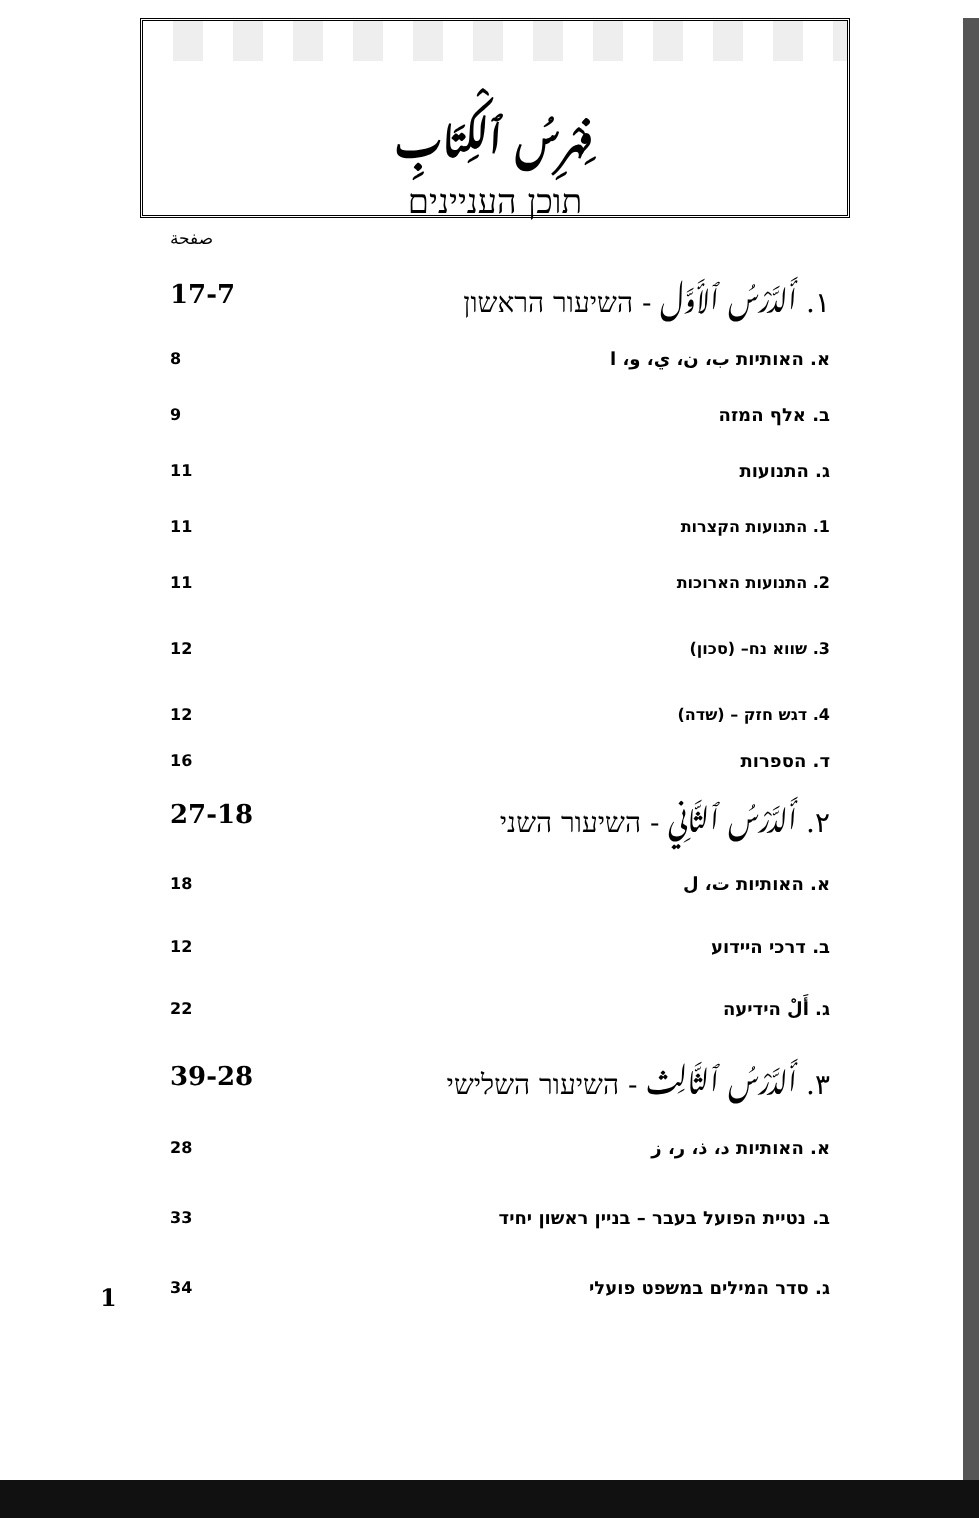فِهْرِسُ ٱلْكِتَابِ
תוכן העניינים
صفحة
١. أَلدَّرْسُ ٱلأَوَّل - השיעור הראשון
17-7
א. האותיות ب، ن، ي، و، ا 8
ב. אלף המזה 9
ג. התנועות 11
1. התנועות הקצרות 11
2. התנועות הארוכות 11
3. שווא נח– (סכון) 12
4. דגש חזק – (שדה) 12
ד. הספרות 16
٢. أَلدَّرْسُ ٱلثَّانِي - השיעור השני
27-18
א. האותיות ت، ل 18
ב. דרכי היידוע 12
ג. أَلْ הידיעה 22
٣. أَلدَّرْسُ ٱلثَّالِث - השיעור השלישי
39-28
א. האותיות د، ذ، ر، ز 28
ב. נטיית הפועל בעבר – בניין ראשון יחיד
33
ג. סדר המילים במשפט פועלי 34
1